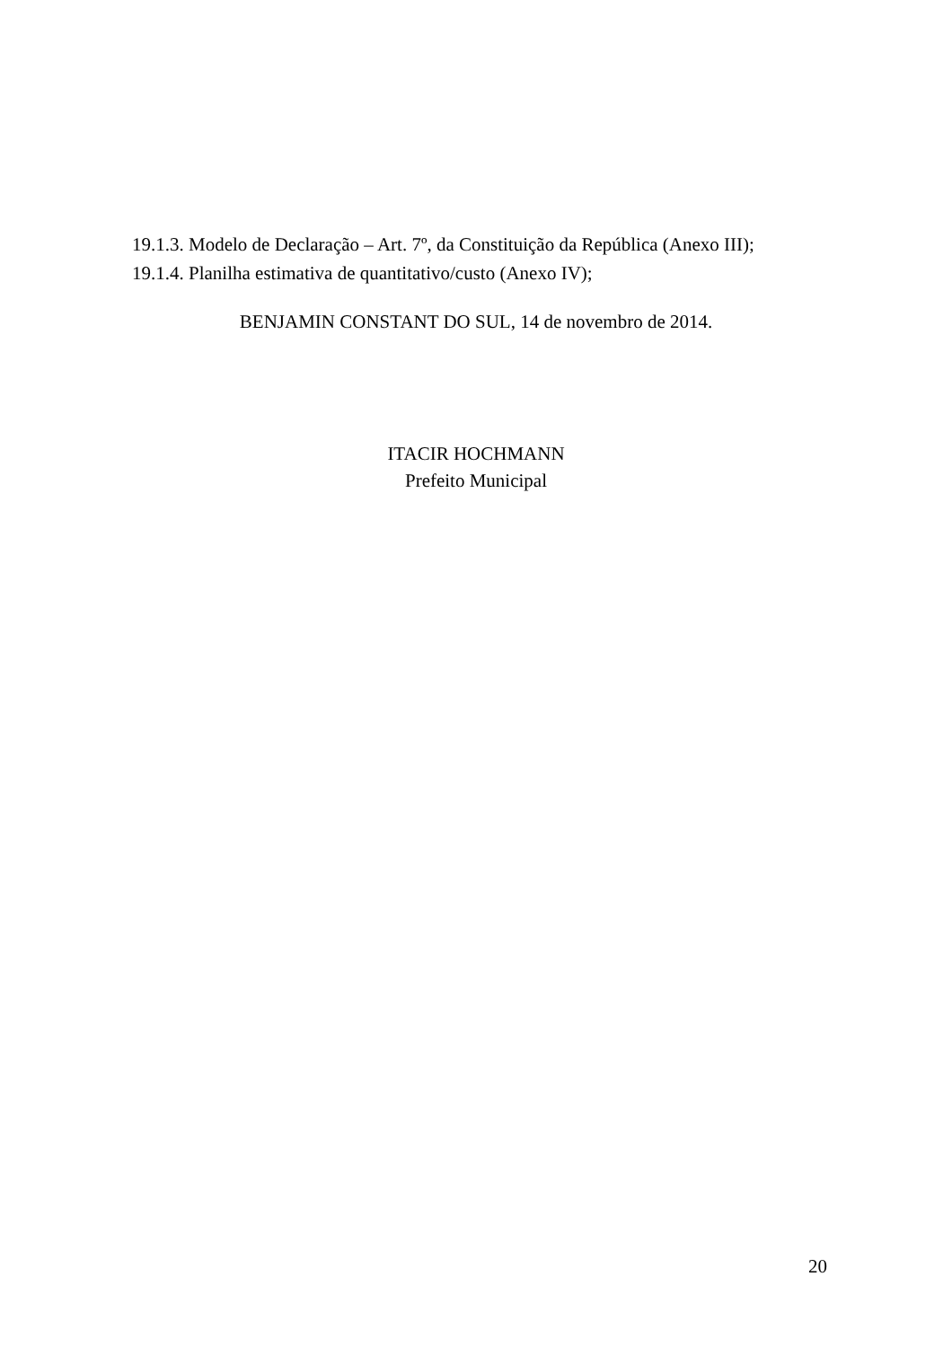19.1.3. Modelo de Declaração – Art. 7º, da Constituição da República (Anexo III);
19.1.4. Planilha estimativa de quantitativo/custo (Anexo IV);
BENJAMIN CONSTANT DO SUL, 14 de novembro de 2014.
ITACIR HOCHMANN
Prefeito Municipal
20